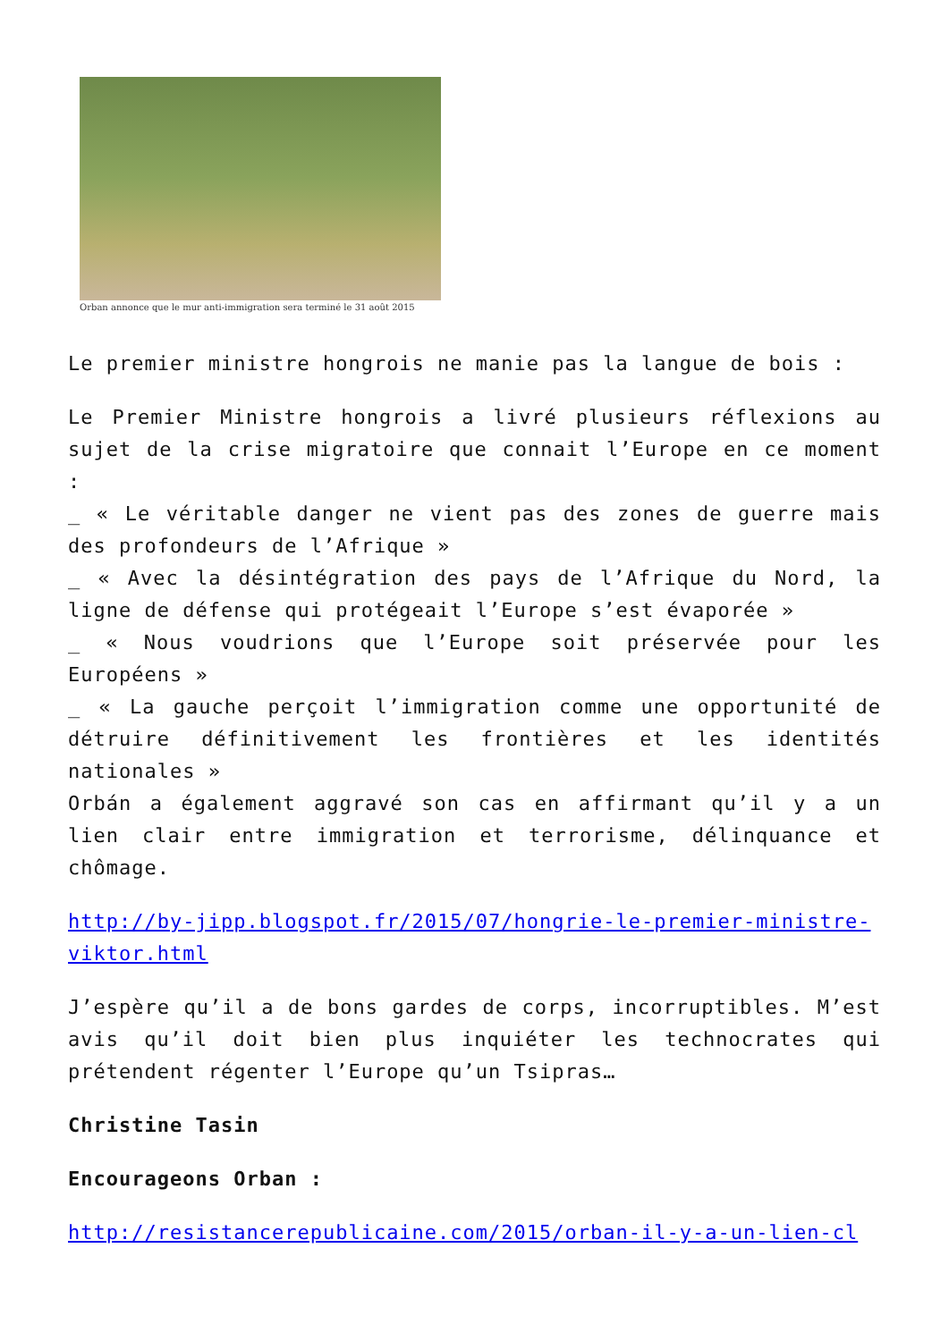Orban annonce que le mur anti-immigration sera terminé le 31 août 2015
Le premier ministre hongrois ne manie pas la langue de bois :
Le Premier Ministre hongrois a livré plusieurs réflexions au sujet de la crise migratoire que connait l’Europe en ce moment :
_ « Le véritable danger ne vient pas des zones de guerre mais des profondeurs de l’Afrique »
_ « Avec la désintégration des pays de l’Afrique du Nord, la ligne de défense qui protégeait l’Europe s’est évaporée »
_ « Nous voudrions que l’Europe soit préservée pour les Européens »
_ « La gauche perçoit l’immigration comme une opportunité de détruire définitivement les frontières et les identités nationales »
Orbán a également aggravé son cas en affirmant qu’il y a un lien clair entre immigration et terrorisme, délinquance et chômage.
http://by-jipp.blogspot.fr/2015/07/hongrie-le-premier-ministre-viktor.html
J’espère qu’il a de bons gardes de corps, incorruptibles. M’est avis qu’il doit bien plus inquiéter les technocrates qui prétendent régenter l’Europe qu’un Tsipras…
Christine Tasin
Encourageons Orban :
http://resistancerepublicaine.com/2015/orban-il-y-a-un-lien-cl